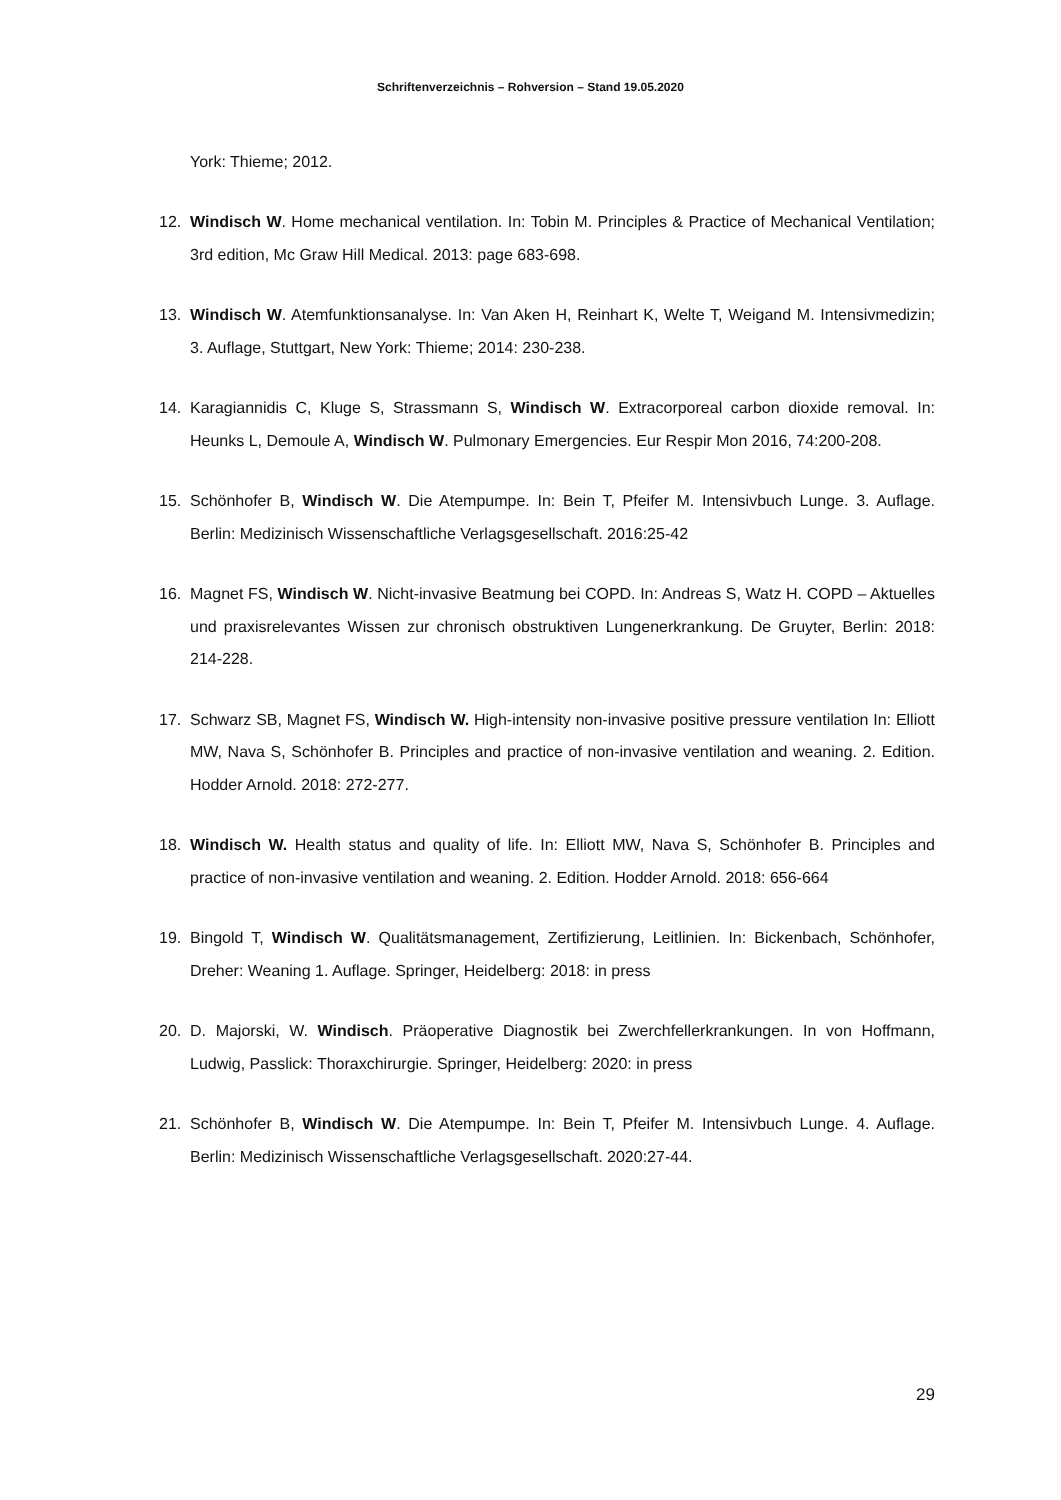Schriftenverzeichnis – Rohversion – Stand 19.05.2020
York: Thieme; 2012.
12. Windisch W. Home mechanical ventilation. In: Tobin M. Principles & Practice of Mechanical Ventilation; 3rd edition, Mc Graw Hill Medical. 2013: page 683-698.
13. Windisch W. Atemfunktionsanalyse. In: Van Aken H, Reinhart K, Welte T, Weigand M. Intensivmedizin; 3. Auflage, Stuttgart, New York: Thieme; 2014: 230-238.
14. Karagiannidis C, Kluge S, Strassmann S, Windisch W. Extracorporeal carbon dioxide removal. In: Heunks L, Demoule A, Windisch W. Pulmonary Emergencies. Eur Respir Mon 2016, 74:200-208.
15. Schönhofer B, Windisch W. Die Atempumpe. In: Bein T, Pfeifer M. Intensivbuch Lunge. 3. Auflage. Berlin: Medizinisch Wissenschaftliche Verlagsgesellschaft. 2016:25-42
16. Magnet FS, Windisch W. Nicht-invasive Beatmung bei COPD. In: Andreas S, Watz H. COPD – Aktuelles und praxisrelevantes Wissen zur chronisch obstruktiven Lungenerkrankung. De Gruyter, Berlin: 2018: 214-228.
17. Schwarz SB, Magnet FS, Windisch W. High-intensity non-invasive positive pressure ventilation In: Elliott MW, Nava S, Schönhofer B. Principles and practice of non-invasive ventilation and weaning. 2. Edition. Hodder Arnold. 2018: 272-277.
18. Windisch W. Health status and quality of life. In: Elliott MW, Nava S, Schönhofer B. Principles and practice of non-invasive ventilation and weaning. 2. Edition. Hodder Arnold. 2018: 656-664
19. Bingold T, Windisch W. Qualitätsmanagement, Zertifizierung, Leitlinien. In: Bickenbach, Schönhofer, Dreher: Weaning 1. Auflage. Springer, Heidelberg: 2018: in press
20. D. Majorski, W. Windisch. Präoperative Diagnostik bei Zwerchfellerkrankungen. In von Hoffmann, Ludwig, Passlick: Thoraxchirurgie. Springer, Heidelberg: 2020: in press
21. Schönhofer B, Windisch W. Die Atempumpe. In: Bein T, Pfeifer M. Intensivbuch Lunge. 4. Auflage. Berlin: Medizinisch Wissenschaftliche Verlagsgesellschaft. 2020:27-44.
29